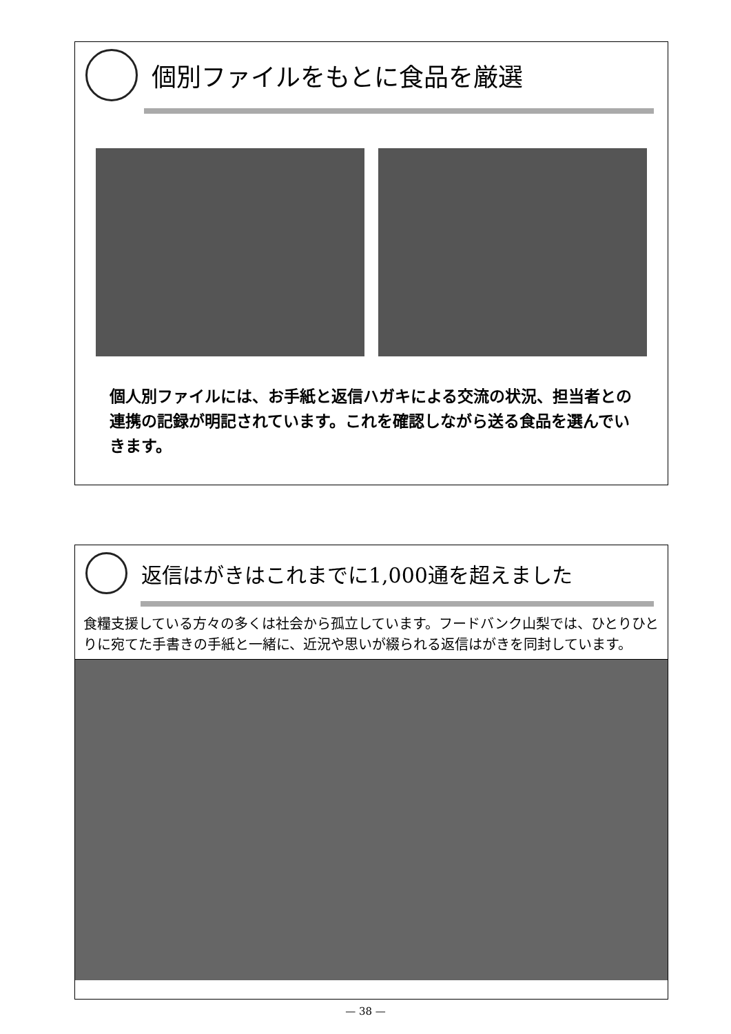個別ファイルをもとに食品を厳選
個人別ファイルには、お手紙と返信ハガキによる交流の状況、担当者との連携の記録が明記されています。これを確認しながら送る食品を選んでいきます。
返信はがきはこれまでに1,000通を超えました
食糧支援している方々の多くは社会から孤立しています。フードバンク山梨では、ひとりひとりに宛てた手書きの手紙と一緒に、近況や思いが綴られる返信はがきを同封しています。
— 38 —